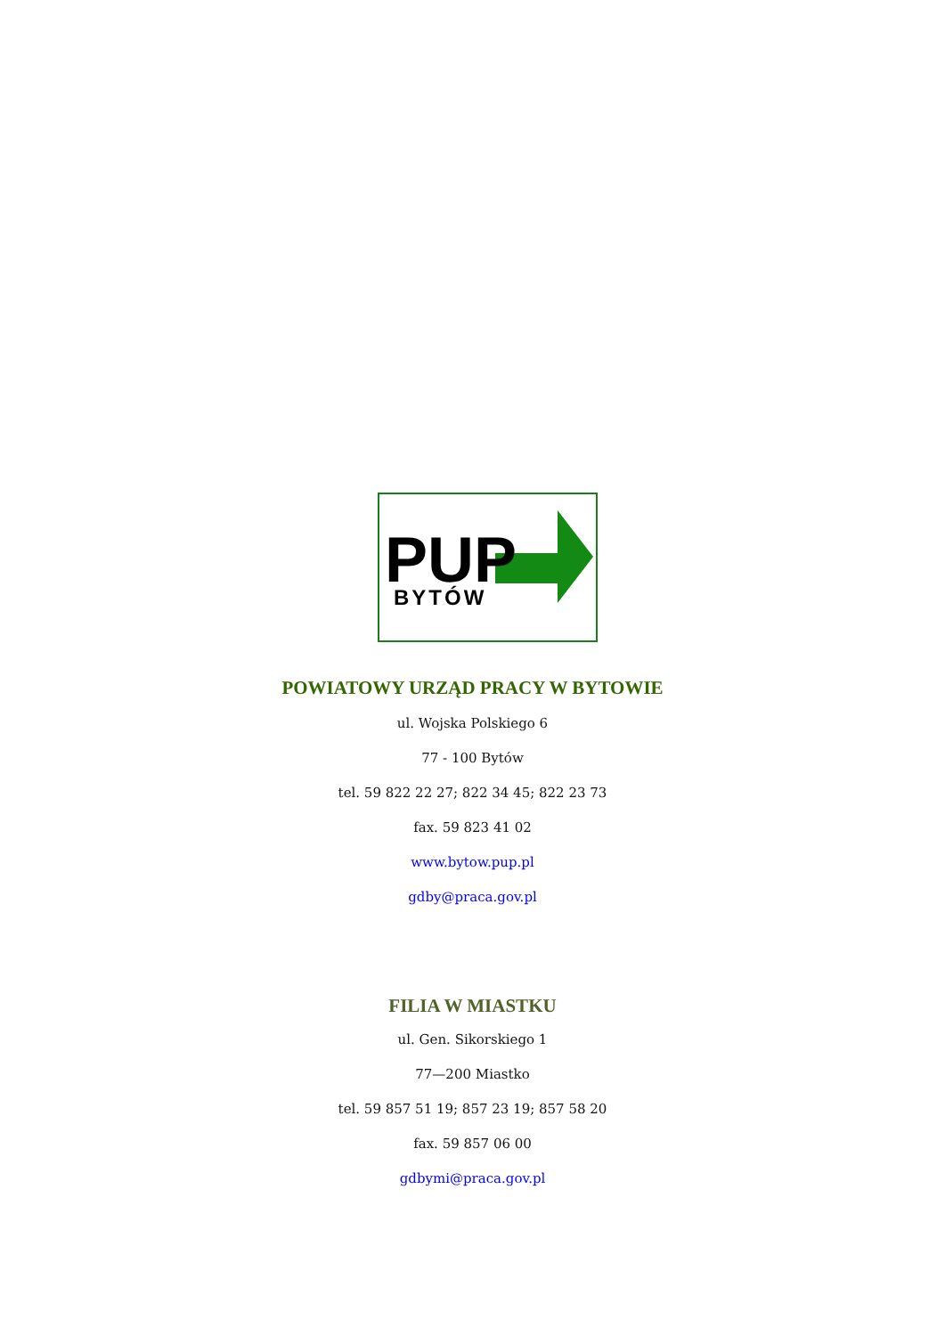PUP
BYTÓW
POWIATOWY URZĄD PRACY W BYTOWIE
ul. Wojska Polskiego 6
77 - 100 Bytów
tel. 59 822 22 27; 822 34 45; 822 23 73
fax. 59 823 41 02
www.bytow.pup.pl
gdby@praca.gov.pl
FILIA W MIASTKU
ul. Gen. Sikorskiego 1
77—200 Miastko
tel. 59 857 51 19; 857 23 19; 857 58 20
fax. 59 857 06 00
gdbymi@praca.gov.pl